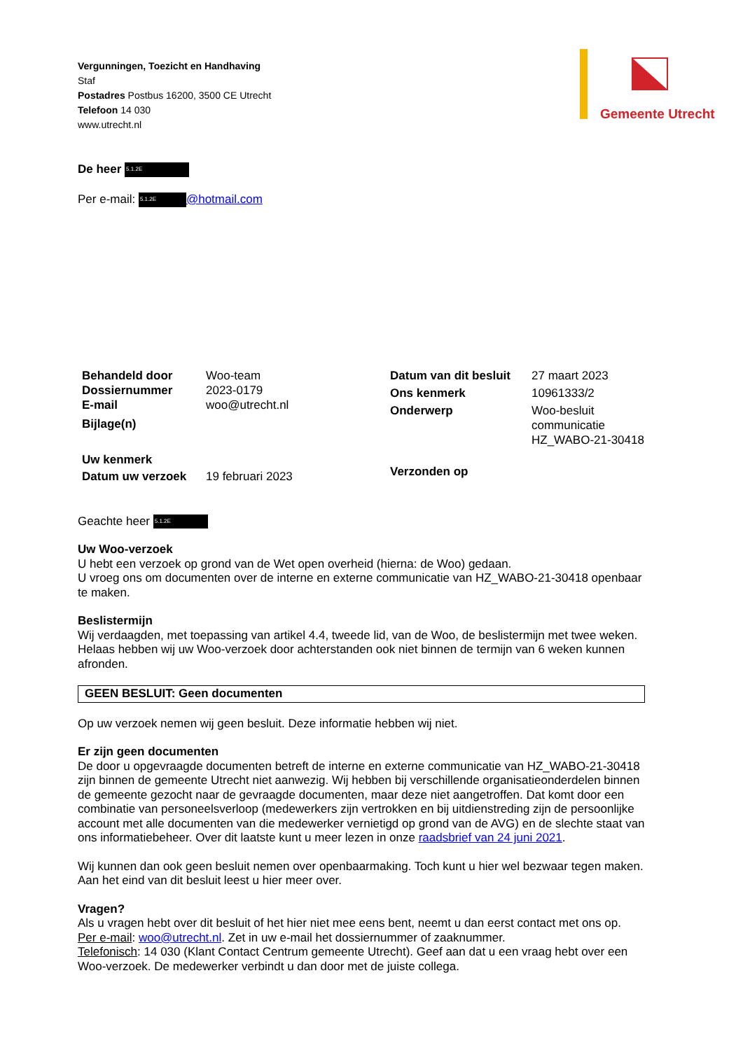Vergunningen, Toezicht en Handhaving
Staf
Postadres Postbus 16200, 3500 CE Utrecht
Telefoon 14 030
www.utrecht.nl
Gemeente Utrecht
De heer 5.1.2E
Per e-mail: 5.1.2E @hotmail.com
| Behandeld door | Woo-team |
| Dossiernummer | 2023-0179 |
| E-mail | woo@utrecht.nl |
| Bijlage(n) | |
| Uw kenmerk | |
| Datum uw verzoek | 19 februari 2023 |
| Datum van dit besluit | 27 maart 2023 |
| Ons kenmerk | 10961333/2 |
| Onderwerp | Woo-besluit communicatie HZ_WABO-21-30418 |
| Verzonden op | |
Geachte heer 5.1.2E
Uw Woo-verzoek
U hebt een verzoek op grond van de Wet open overheid (hierna: de Woo) gedaan.
U vroeg ons om documenten over de interne en externe communicatie van HZ_WABO-21-30418 openbaar te maken.
Beslistermijn
Wij verdaagden, met toepassing van artikel 4.4, tweede lid, van de Woo, de beslistermijn met twee weken. Helaas hebben wij uw Woo-verzoek door achterstanden ook niet binnen de termijn van 6 weken kunnen afronden.
GEEN BESLUIT: Geen documenten
Op uw verzoek nemen wij geen besluit. Deze informatie hebben wij niet.
Er zijn geen documenten
De door u opgevraagde documenten betreft de interne en externe communicatie van HZ_WABO-21-30418 zijn binnen de gemeente Utrecht niet aanwezig. Wij hebben bij verschillende organisatieonderdelen binnen de gemeente gezocht naar de gevraagde documenten, maar deze niet aangetroffen. Dat komt door een combinatie van personeelsverloop (medewerkers zijn vertrokken en bij uitdienstreding zijn de persoonlijke account met alle documenten van die medewerker vernietigd op grond van de AVG) en de slechte staat van ons informatiebeheer. Over dit laatste kunt u meer lezen in onze raadsbrief van 24 juni 2021.
Wij kunnen dan ook geen besluit nemen over openbaarmaking. Toch kunt u hier wel bezwaar tegen maken. Aan het eind van dit besluit leest u hier meer over.
Vragen?
Als u vragen hebt over dit besluit of het hier niet mee eens bent, neemt u dan eerst contact met ons op.
Per e-mail: woo@utrecht.nl. Zet in uw e-mail het dossiernummer of zaaknummer.
Telefonisch: 14 030 (Klant Contact Centrum gemeente Utrecht). Geef aan dat u een vraag hebt over een Woo-verzoek. De medewerker verbindt u dan door met de juiste collega.